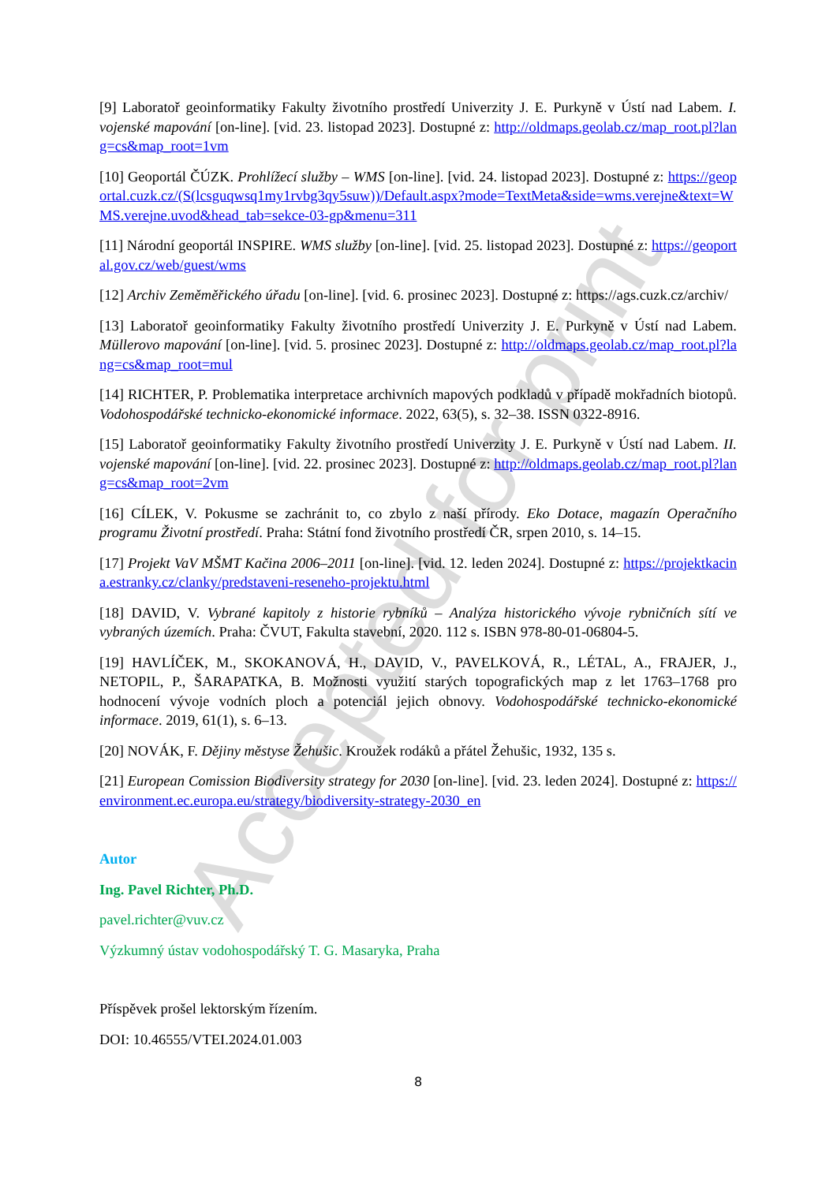Accepted for print
[9] Laboratoř geoinformatiky Fakulty životního prostředí Univerzity J. E. Purkyně v Ústí nad Labem. I. vojenské mapování [on-line]. [vid. 23. listopad 2023]. Dostupné z: http://oldmaps.geolab.cz/map_root.pl?lang=cs&map_root=1vm
[10] Geoportál ČÚZK. Prohlížecí služby – WMS [on-line]. [vid. 24. listopad 2023]. Dostupné z: https://geoportal.cuzk.cz/(S(lcsguqwsq1my1rvbg3qy5suw))/Default.aspx?mode=TextMeta&side=wms.verejne&text=WMS.verejne.uvod&head_tab=sekce-03-gp&menu=311
[11] Národní geoportál INSPIRE. WMS služby [on-line]. [vid. 25. listopad 2023]. Dostupné z: https://geoportal.gov.cz/web/guest/wms
[12] Archiv Zeměměřického úřadu [on-line]. [vid. 6. prosinec 2023]. Dostupné z: https://ags.cuzk.cz/archiv/
[13] Laboratoř geoinformatiky Fakulty životního prostředí Univerzity J. E. Purkyně v Ústí nad Labem. Müllerovo mapování [on-line]. [vid. 5. prosinec 2023]. Dostupné z: http://oldmaps.geolab.cz/map_root.pl?lang=cs&map_root=mul
[14] RICHTER, P. Problematika interpretace archivních mapových podkladů v případě mokřadních biotopů. Vodohospodářské technicko-ekonomické informace. 2022, 63(5), s. 32–38. ISSN 0322-8916.
[15] Laboratoř geoinformatiky Fakulty životního prostředí Univerzity J. E. Purkyně v Ústí nad Labem. II. vojenské mapování [on-line]. [vid. 22. prosinec 2023]. Dostupné z: http://oldmaps.geolab.cz/map_root.pl?lang=cs&map_root=2vm
[16] CÍLEK, V. Pokusme se zachránit to, co zbylo z naší přírody. Eko Dotace, magazín Operačního programu Životní prostředí. Praha: Státní fond životního prostředí ČR, srpen 2010, s. 14–15.
[17] Projekt VaV MŠMT Kačina 2006–2011 [on-line]. [vid. 12. leden 2024]. Dostupné z: https://projektkacina.estranky.cz/clanky/predstaveni-reseneho-projektu.html
[18] DAVID, V. Vybrané kapitoly z historie rybníků – Analýza historického vývoje rybničních sítí ve vybraných územích. Praha: ČVUT, Fakulta stavební, 2020. 112 s. ISBN 978-80-01-06804-5.
[19] HAVLÍČEK, M., SKOKANOVÁ, H., DAVID, V., PAVELKOVÁ, R., LÉTAL, A., FRAJER, J., NETOPIL, P., ŠARAPATKA, B. Možnosti využití starých topografických map z let 1763–1768 pro hodnocení vývoje vodních ploch a potenciál jejich obnovy. Vodohospodářské technicko-ekonomické informace. 2019, 61(1), s. 6–13.
[20] NOVÁK, F. Dějiny městyse Žehušic. Kroužek rodáků a přátel Žehušic, 1932, 135 s.
[21] European Comission Biodiversity strategy for 2030 [on-line]. [vid. 23. leden 2024]. Dostupné z: https://environment.ec.europa.eu/strategy/biodiversity-strategy-2030_en
Autor
Ing. Pavel Richter, Ph.D.
pavel.richter@vuv.cz
Výzkumný ústav vodohospodářský T. G. Masaryka, Praha
Příspěvek prošel lektorským řízením.
DOI: 10.46555/VTEI.2024.01.003
8